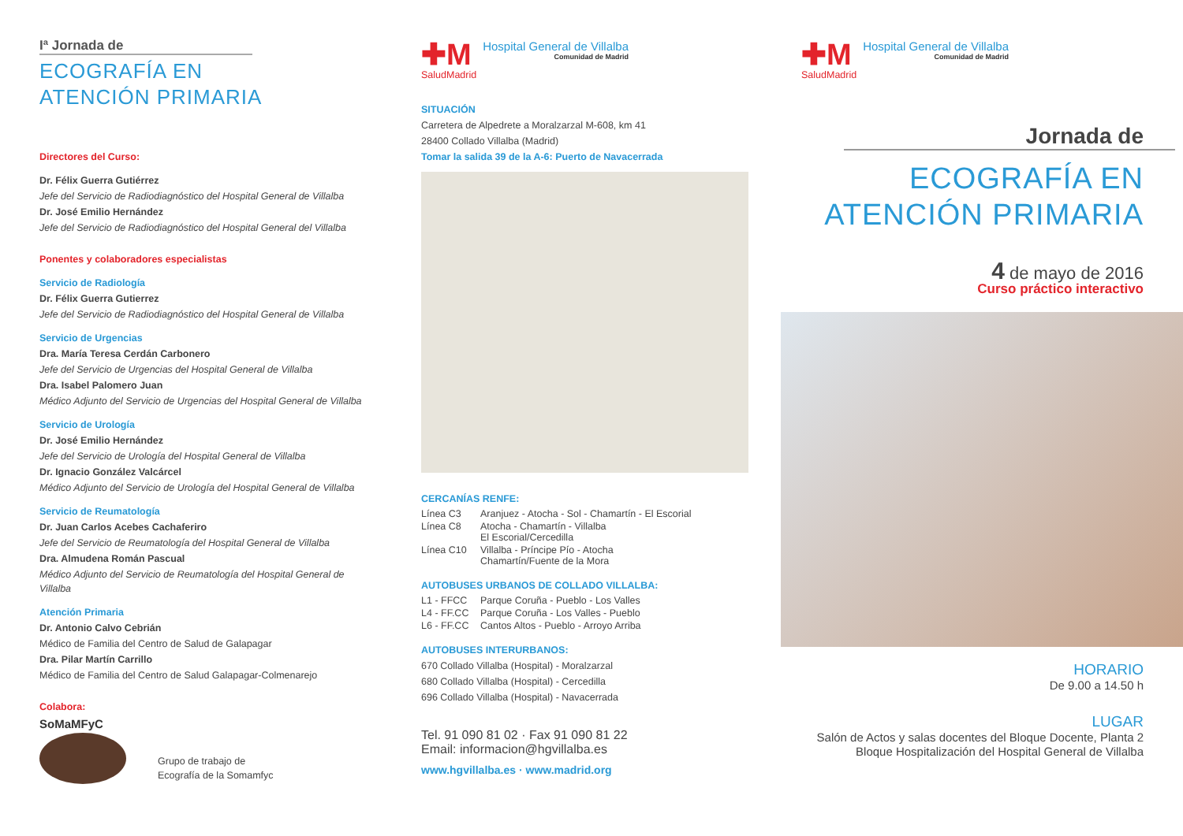Iª Jornada de
ECOGRAFÍA EN
ATENCIÓN PRIMARIA
Directores del Curso:
Dr. Félix Guerra Gutiérrez
Jefe del Servicio de Radiodiagnóstico del Hospital General de Villalba
Dr. José Emilio Hernández
Jefe del Servicio de Radiodiagnóstico del Hospital General del Villalba
Ponentes y colaboradores especialistas
Servicio de Radiología
Dr. Félix Guerra Gutierrez
Jefe del Servicio de Radiodiagnóstico del Hospital General de Villalba
Servicio de Urgencias
Dra. María Teresa Cerdán Carbonero
Jefe del Servicio de Urgencias del Hospital General de Villalba
Dra. Isabel Palomero Juan
Médico Adjunto del Servicio de Urgencias del Hospital General de Villalba
Servicio de Urología
Dr. José Emilio Hernández
Jefe del Servicio de Urología del Hospital General de Villalba
Dr. Ignacio González Valcárcel
Médico Adjunto del Servicio de Urología del Hospital General de Villalba
Servicio de Reumatología
Dr. Juan Carlos Acebes Cachaferiro
Jefe del Servicio de Reumatología del Hospital General de Villalba
Dra. Almudena Román Pascual
Médico Adjunto del Servicio de Reumatología del Hospital General de Villalba
Atención Primaria
Dr. Antonio Calvo Cebrián
Médico de Familia del Centro de Salud de Galapagar
Dra. Pilar Martín Carrillo
Médico de Familia del Centro de Salud Galapagar-Colmenarejo
Colabora:
SoMaMFyC
Grupo de trabajo de
Ecografía de la Somamfyc
✚M
SaludMadrid
Hospital General de Villalba
Comunidad de Madrid
SITUACIÓN
Carretera de Alpedrete a Moralzarzal M-608, km 41
28400 Collado Villalba (Madrid)
Tomar la salida 39 de la A-6: Puerto de Navacerrada
CERCANÍAS RENFE:
| Línea C3 | Aranjuez - Atocha - Sol - Chamartín - El Escorial |
| Línea C8 | Atocha - Chamartín - Villalba El Escorial/Cercedilla |
| Línea C10 | Villalba - Príncipe Pío - Atocha Chamartín/Fuente de la Mora |
AUTOBUSES URBANOS DE COLLADO VILLALBA:
| L1 - FFCC | Parque Coruña - Pueblo - Los Valles |
| L4 - FF.CC | Parque Coruña - Los Valles - Pueblo |
| L6 - FF.CC | Cantos Altos - Pueblo - Arroyo Arriba |
AUTOBUSES INTERURBANOS:
670 Collado Villalba (Hospital) - Moralzarzal
680 Collado Villalba (Hospital) - Cercedilla
696 Collado Villalba (Hospital) - Navacerrada
Tel. 91 090 81 02 · Fax 91 090 81 22
Email: informacion@hgvillalba.es
www.hgvillalba.es · www.madrid.org
✚M
SaludMadrid
Hospital General de Villalba
Comunidad de Madrid
Jornada de
ECOGRAFÍA EN
ATENCIÓN PRIMARIA
4 de mayo de 2016
Curso práctico interactivo
HORARIO
De 9.00 a 14.50 h
LUGAR
Salón de Actos y salas docentes del Bloque Docente, Planta 2
Bloque Hospitalización del Hospital General de Villalba